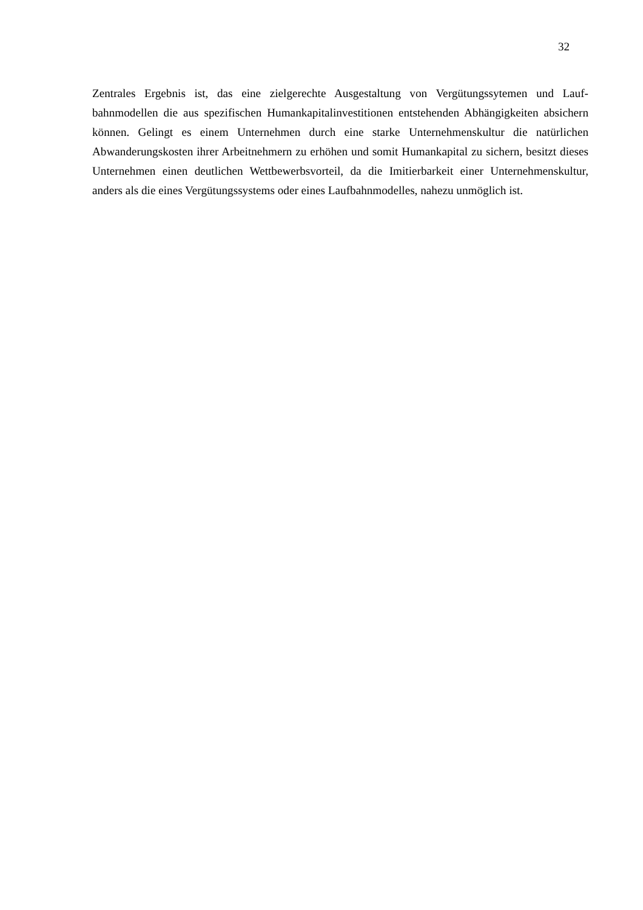32
Zentrales Ergebnis ist, das eine zielgerechte Ausgestaltung von Vergütungssytemen und Lauf­bahnmodellen die aus spezifischen Humankapitalinvestitionen entstehenden Abhängigkeiten absichern können. Gelingt es einem Unternehmen durch eine starke Unternehmenskultur die natürlichen Abwanderungskosten ihrer Arbeitnehmern zu erhöhen und somit Humankapital zu sichern, besitzt dieses Unternehmen einen deutlichen Wettbewerbsvorteil, da die Imitierbarkeit einer Unternehmenskultur, anders als die eines Vergütungssystems oder eines Laufbahnmodel­les, nahezu unmöglich ist.